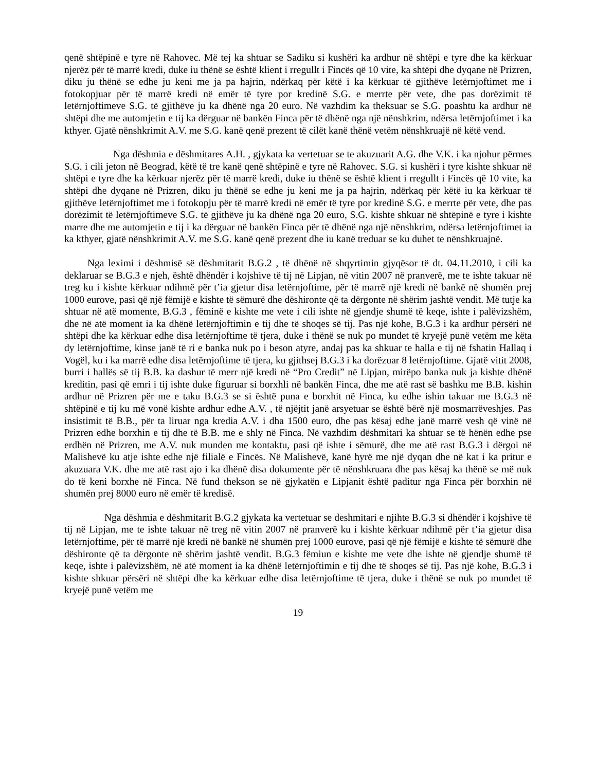qenë shtëpinë e tyre në Rahovec. Më tej ka shtuar se Sadiku si kushëri ka ardhur në shtëpi e tyre dhe ka kërkuar njerëz për të marrë kredi, duke iu thënë se është klient i rregullt i Fincës që 10 vite, ka shtëpi dhe dyqane në Prizren, diku ju thënë se edhe ju keni me ja pa hajrin, ndërkaq për këtë i ka kërkuar të gjithëve letërnjoftimet me i fotokopjuar për të marrë kredi në emër të tyre por kredinë S.G. e merrte për vete, dhe pas dorëzimit të letërnjoftimeve S.G. të gjithëve ju ka dhënë nga 20 euro. Në vazhdim ka theksuar se S.G. poashtu ka ardhur në shtëpi dhe me automjetin e tij ka dërguar në bankën Finca për të dhënë nga një nënshkrim, ndërsa letërnjoftimet i ka kthyer. Gjatë nënshkrimit A.V. me S.G. kanë qenë prezent të cilët kanë thënë vetëm nënshkruajë në këtë vend.
Nga dëshmia e dëshmitares A.H. , gjykata ka vertetuar se te akuzuarit A.G. dhe V.K. i ka njohur përmes S.G. i cili jeton në Beograd, këtë të tre kanë qenë shtëpinë e tyre në Rahovec. S.G. si kushëri i tyre kishte shkuar në shtëpi e tyre dhe ka kërkuar njerëz për të marrë kredi, duke iu thënë se është klient i rregullt i Fincës që 10 vite, ka shtëpi dhe dyqane në Prizren, diku ju thënë se edhe ju keni me ja pa hajrin, ndërkaq për këtë iu ka kërkuar të gjithëve letërnjoftimet me i fotokopju për të marrë kredi në emër të tyre por kredinë S.G. e merrte për vete, dhe pas dorëzimit të letërnjoftimeve S.G. të gjithëve ju ka dhënë nga 20 euro, S.G. kishte shkuar në shtëpinë e tyre i kishte marre dhe me automjetin e tij i ka dërguar në bankën Finca për të dhënë nga një nënshkrim, ndërsa letërnjoftimet ia ka kthyer, gjatë nënshkrimit A.V. me S.G. kanë qenë prezent dhe iu kanë treduar se ku duhet te nënshkruajnë.
Nga leximi i dëshmisë së dëshmitarit B.G.2 , të dhënë në shqyrtimin gjyqësor të dt. 04.11.2010, i cili ka deklaruar se B.G.3 e njeh, është dhëndër i kojshive të tij në Lipjan, në vitin 2007 në pranverë, me te ishte takuar në treg ku i kishte kërkuar ndihmë për t’ia gjetur disa letërnjoftime, për të marrë një kredi në bankë në shumën prej 1000 eurove, pasi që një fëmijë e kishte të sëmurë dhe dëshironte që ta dërgonte në shërim jashtë vendit. Më tutje ka shtuar në atë momente, B.G.3 , fëminë e kishte me vete i cili ishte në gjendje shumë të keqe, ishte i palëvizshëm, dhe në atë moment ia ka dhënë letërnjoftimin e tij dhe të shoqes së tij. Pas një kohe, B.G.3 i ka ardhur përsëri në shtëpi dhe ka kërkuar edhe disa letërnjoftime të tjera, duke i thënë se nuk po mundet të kryejë punë vetëm me këta dy letërnjoftime, kinse janë të ri e banka nuk po i beson atyre, andaj pas ka shkuar te halla e tij në fshatin Hallaq i Vogël, ku i ka marrë edhe disa letërnjoftime të tjera, ku gjithsej B.G.3 i ka dorëzuar 8 letërnjoftime. Gjatë vitit 2008, burri i hallës së tij B.B. ka dashur të merr një kredi në “Pro Credit” në Lipjan, mirëpo banka nuk ja kishte dhënë kreditin, pasi që emri i tij ishte duke figuruar si borxhli në bankën Finca, dhe me atë rast së bashku me B.B. kishin ardhur në Prizren për me e taku B.G.3 se si është puna e borxhit në Finca, ku edhe ishin takuar me B.G.3 në shtëpinë e tij ku më vonë kishte ardhur edhe A.V. , të njëjtit janë arsyetuar se është bërë një mosmarrëveshjes. Pas insistimit të B.B., për ta liruar nga kredia A.V. i dha 1500 euro, dhe pas kësaj edhe janë marrë vesh që vinë në Prizren edhe borxhin e tij dhe të B.B. me e shly në Finca. Në vazhdim dëshmitari ka shtuar se të hënën edhe pse erdhën në Prizren, me A.V. nuk munden me kontaktu, pasi që ishte i sëmurë, dhe me atë rast B.G.3 i dërgoi në Malishevë ku atje ishte edhe një filialë e Fincës. Në Malishevë, kanë hyrë me një dyqan dhe në kat i ka pritur e akuzuara V.K. dhe me atë rast ajo i ka dhënë disa dokumente për të nënshkruara dhe pas kësaj ka thënë se më nuk do të keni borxhe në Finca. Në fund thekson se në gjykatën e Lipjanit është paditur nga Finca për borxhin në shumën prej 8000 euro në emër të kredisë.
Nga dëshmia e dëshmitarit B.G.2 gjykata ka vertetuar se deshmitari e njihte B.G.3 si dhëndër i kojshive të tij në Lipjan, me te ishte takuar në treg në vitin 2007 në pranverë ku i kishte kërkuar ndihmë për t’ia gjetur disa letërnjoftime, për të marrë një kredi në bankë në shumën prej 1000 eurove, pasi që një fëmijë e kishte të sëmurë dhe dëshironte që ta dërgonte në shërim jashtë vendit. B.G.3 fëmiun e kishte me vete dhe ishte në gjendje shumë të keqe, ishte i palëvizshëm, në atë moment ia ka dhënë letërnjoftimin e tij dhe të shoqes së tij. Pas një kohe, B.G.3 i kishte shkuar përsëri në shtëpi dhe ka kërkuar edhe disa letërnjoftime të tjera, duke i thënë se nuk po mundet të kryejë punë vetëm me
19